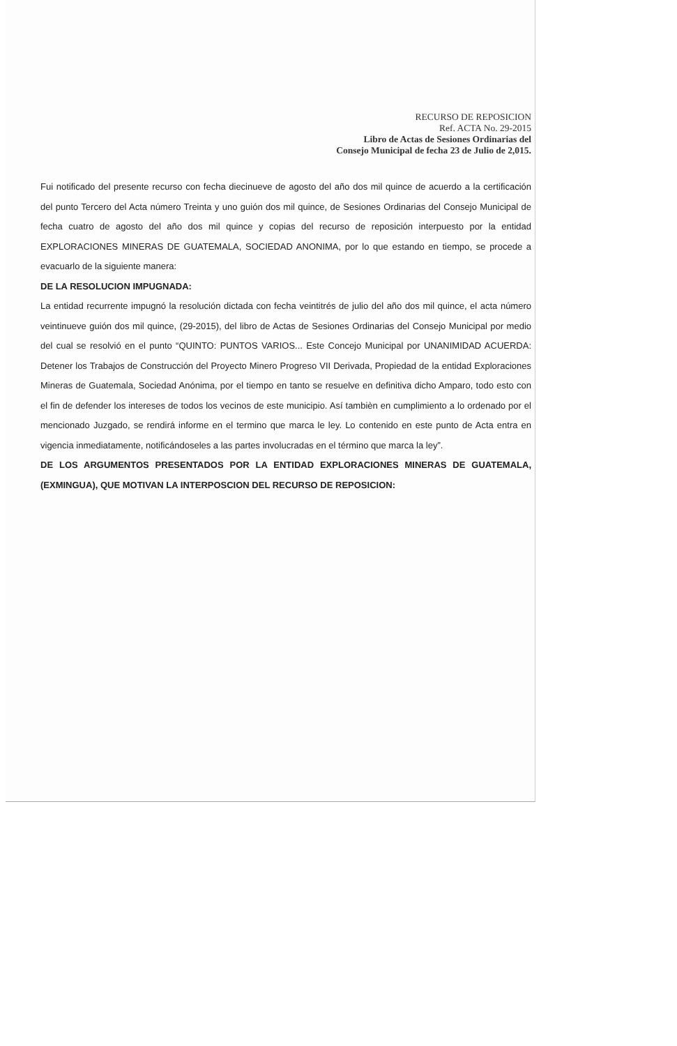RECURSO DE REPOSICION
Ref. ACTA No. 29-2015
Libro de Actas de Sesiones Ordinarias del
Consejo Municipal de fecha 23 de Julio de 2,015.
Fui notificado del presente recurso con fecha diecinueve de agosto del año dos mil quince de acuerdo a la certificación del punto Tercero del Acta número Treinta y uno guión dos mil quince, de Sesiones Ordinarias del Consejo Municipal de fecha cuatro de agosto del año dos mil quince y copias del recurso de reposición interpuesto por la entidad EXPLORACIONES MINERAS DE GUATEMALA, SOCIEDAD ANONIMA, por lo que estando en tiempo, se procede a evacuarlo de la siguiente manera:
DE LA RESOLUCION IMPUGNADA:
La entidad recurrente impugnó la resolución dictada con fecha veintitrés de julio del año dos mil quince, el acta número veintinueve guión dos mil quince, (29-2015), del libro de Actas de Sesiones Ordinarias del Consejo Municipal por medio del cual se resolvió en el punto “QUINTO: PUNTOS VARIOS... Este Concejo Municipal por UNANIMIDAD ACUERDA: Detener los Trabajos de Construcción del Proyecto Minero Progreso VII Derivada, Propiedad de la entidad Exploraciones Mineras de Guatemala, Sociedad Anónima, por el tiempo en tanto se resuelve en definitiva dicho Amparo, todo esto con el fin de defender los intereses de todos los vecinos de este municipio. Así tambièn en cumplimiento a lo ordenado por el mencionado Juzgado, se rendirá informe en el termino que marca le ley. Lo contenido en este punto de Acta entra en vigencia inmediatamente, notificándoseles a las partes involucradas en el término que marca la ley”.
DE LOS ARGUMENTOS PRESENTADOS POR LA ENTIDAD EXPLORACIONES MINERAS DE GUATEMALA, (EXMINGUA), QUE MOTIVAN LA INTERPOSCION DEL RECURSO DE REPOSICION: